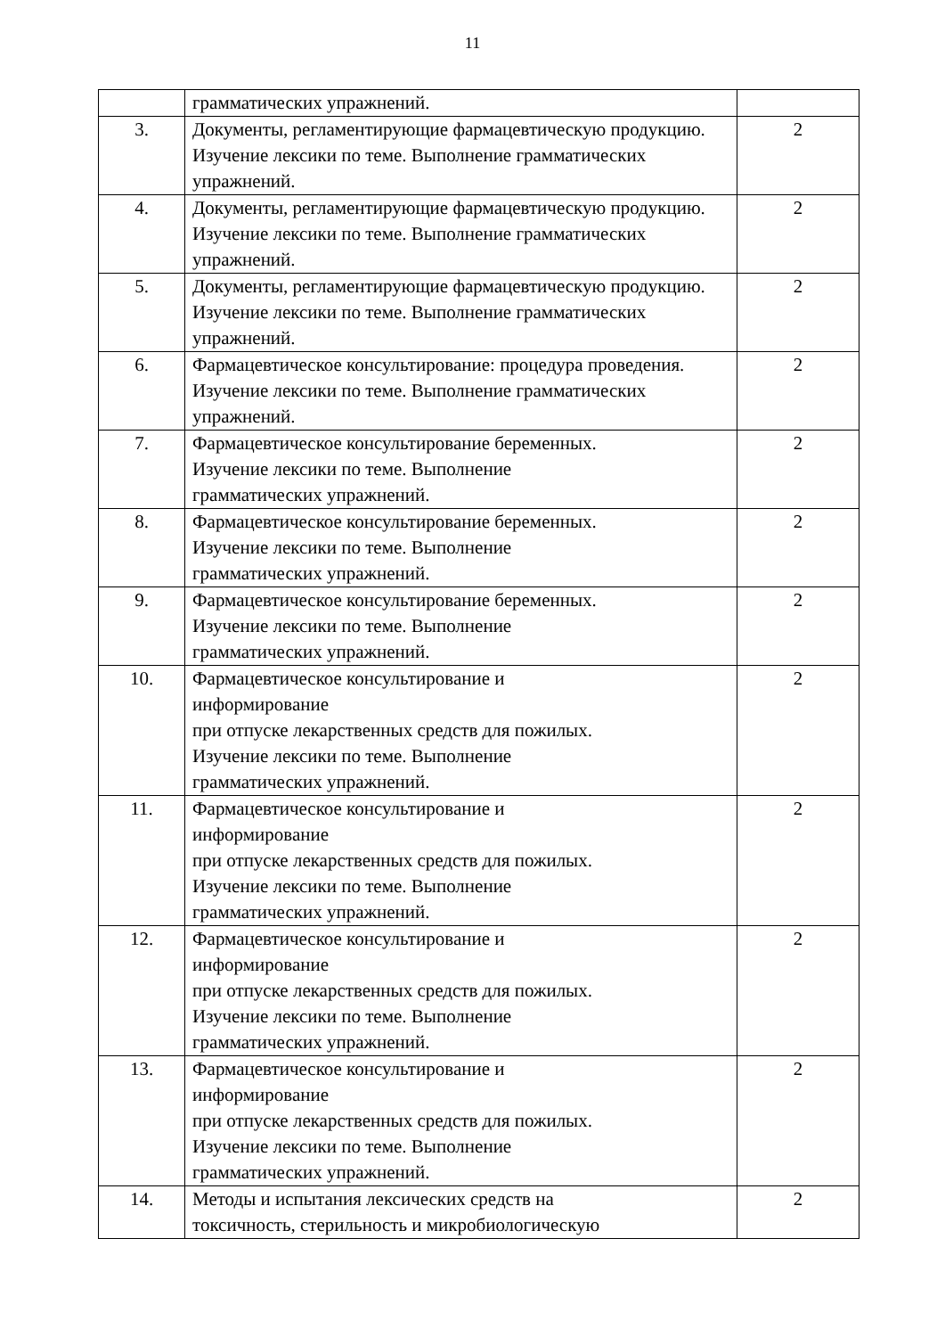11
| | грамматических упражнений. | |
| 3. | Документы, регламентирующие фармацевтическую продукцию. Изучение лексики по теме. Выполнение грамматических упражнений. | 2 |
| 4. | Документы, регламентирующие фармацевтическую продукцию. Изучение лексики по теме. Выполнение грамматических упражнений. | 2 |
| 5. | Документы, регламентирующие фармацевтическую продукцию. Изучение лексики по теме. Выполнение грамматических упражнений. | 2 |
| 6. | Фармацевтическое консультирование: процедура проведения. Изучение лексики по теме. Выполнение грамматических упражнений. | 2 |
| 7. | Фармацевтическое консультирование беременных. Изучение лексики по теме. Выполнение грамматических упражнений. | 2 |
| 8. | Фармацевтическое консультирование беременных. Изучение лексики по теме. Выполнение грамматических упражнений. | 2 |
| 9. | Фармацевтическое консультирование беременных. Изучение лексики по теме. Выполнение грамматических упражнений. | 2 |
| 10. | Фармацевтическое консультирование и информирование при отпуске лекарственных средств для пожилых. Изучение лексики по теме. Выполнение грамматических упражнений. | 2 |
| 11. | Фармацевтическое консультирование и информирование при отпуске лекарственных средств для пожилых. Изучение лексики по теме. Выполнение грамматических упражнений. | 2 |
| 12. | Фармацевтическое консультирование и информирование при отпуске лекарственных средств для пожилых. Изучение лексики по теме. Выполнение грамматических упражнений. | 2 |
| 13. | Фармацевтическое консультирование и информирование при отпуске лекарственных средств для пожилых. Изучение лексики по теме. Выполнение грамматических упражнений. | 2 |
| 14. | Методы и испытания лексических средств на токсичность, стерильность и микробиологическую | 2 |